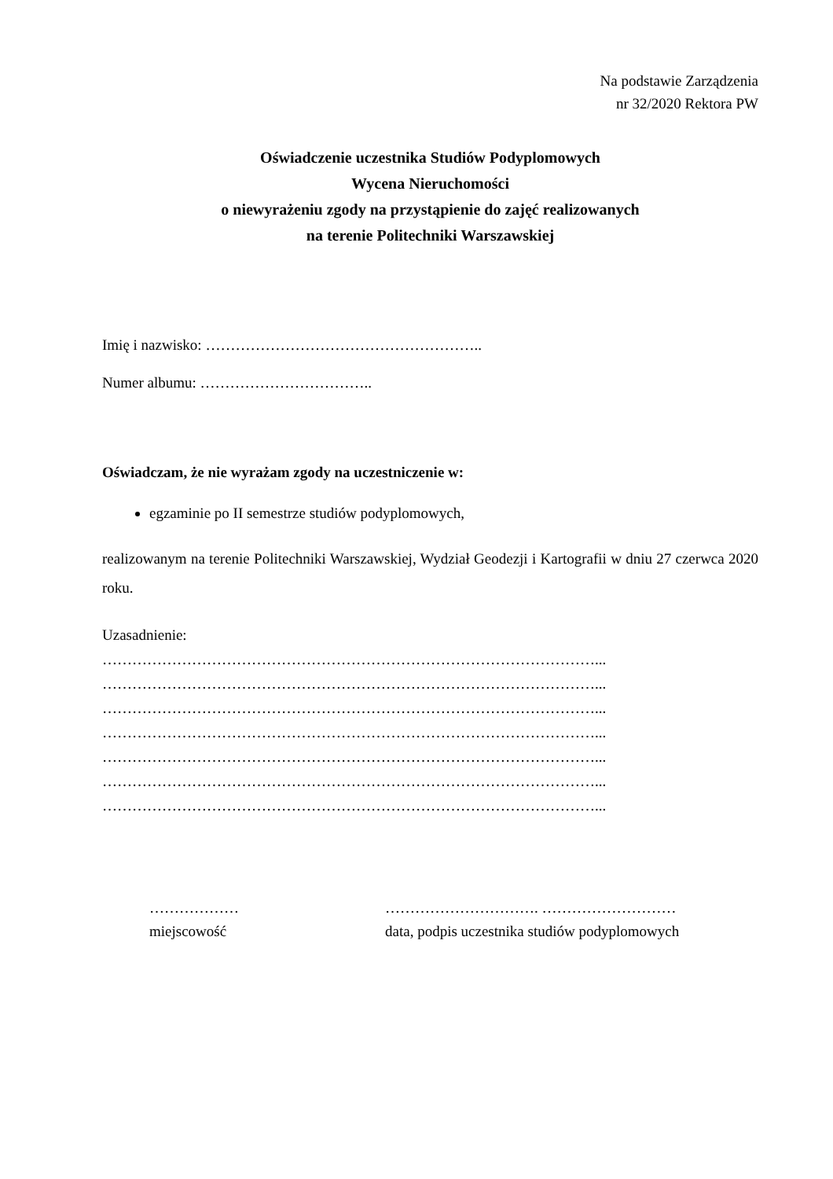Na podstawie Zarządzenia
nr 32/2020 Rektora PW
Oświadczenie uczestnika Studiów Podyplomowych
Wycena Nieruchomości
o niewyrażeniu zgody na przystąpienie do zajęć realizowanych
na terenie Politechniki Warszawskiej
Imię i nazwisko: ………………………………………………..
Numer albumu: ……………………………..
Oświadczam, że nie wyrażam zgody na uczestniczenie w:
egzaminie po II semestrze studiów podyplomowych,
realizowanym na terenie Politechniki Warszawskiej, Wydział Geodezji i Kartografii w dniu 27 czerwca 2020 roku.
Uzasadnienie:
………………………………………………………………………………………...
………………………………………………………………………………………...
………………………………………………………………………………………...
………………………………………………………………………………………...
………………………………………………………………………………………...
………………………………………………………………………………………...
………………………………………………………………………………………...
………………
miejscowość
…………………………. ………………………
data, podpis uczestnika studiów podyplomowych